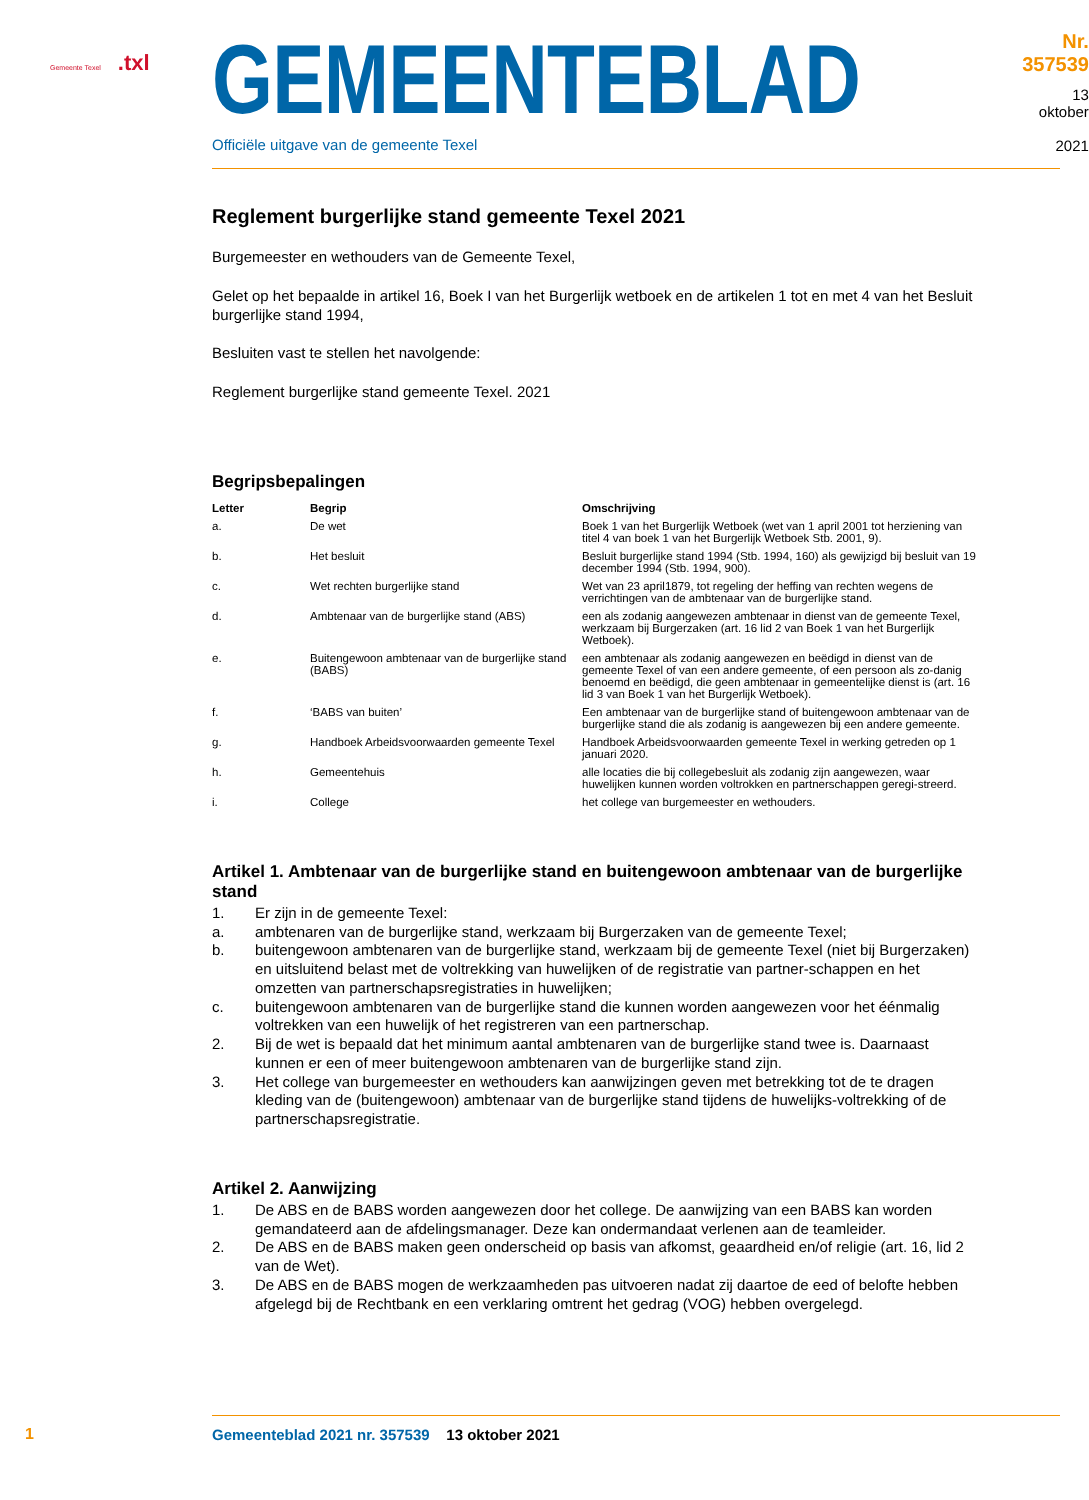Gemeente Texel .txl
GEMEENTEBLAD
Officiële uitgave van de gemeente Texel
Nr. 357539
13 oktober
2021
Reglement burgerlijke stand gemeente Texel 2021
Burgemeester en wethouders van de Gemeente Texel,
Gelet op het bepaalde in artikel 16, Boek I van het Burgerlijk wetboek en de artikelen 1 tot en met 4 van het Besluit burgerlijke stand 1994,
Besluiten vast te stellen het navolgende:
Reglement burgerlijke stand gemeente Texel. 2021
Begripsbepalingen
| Letter | Begrip | Omschrijving |
| --- | --- | --- |
| a. | De wet | Boek 1 van het Burgerlijk Wetboek (wet van 1 april 2001 tot herziening van titel 4 van boek 1 van het Burgerlijk Wetboek Stb. 2001, 9). |
| b. | Het besluit | Besluit burgerlijke stand 1994 (Stb. 1994, 160) als gewijzigd bij besluit van 19 december 1994 (Stb. 1994, 900). |
| c. | Wet rechten burgerlijke stand | Wet van 23 april1879, tot regeling der heffing van rechten wegens de verrichtingen van de ambtenaar van de burgerlijke stand. |
| d. | Ambtenaar van de burgerlijke stand (ABS) | een als zodanig aangewezen ambtenaar in dienst van de gemeente Texel, werkzaam bij Burgerzaken (art. 16 lid 2 van Boek 1 van het Burgerlijk Wetboek). |
| e. | Buitengewoon ambtenaar van de burgerlijke stand (BABS) | een ambtenaar als zodanig aangewezen en beëdigd in dienst van de gemeente Texel of van een andere gemeente, of een persoon als zo-danig benoemd en beëdigd, die geen ambtenaar in gemeentelijke dienst is (art. 16 lid 3 van Boek 1 van het Burgerlijk Wetboek). |
| f. | ‘BABS van buiten’ | Een ambtenaar van de burgerlijke stand of buitengewoon ambtenaar van de burgerlijke stand die als zodanig is aangewezen bij een andere gemeente. |
| g. | Handboek Arbeidsvoorwaarden gemeente Texel | Handboek Arbeidsvoorwaarden gemeente Texel in werking getreden op 1 januari 2020. |
| h. | Gemeentehuis | alle locaties die bij collegebesluit als zodanig zijn aangewezen, waar huwelijken kunnen worden voltrokken en partnerschappen geregi-streerd. |
| i. | College | het college van burgemeester en wethouders. |
Artikel 1. Ambtenaar van de burgerlijke stand en buitengewoon ambtenaar van de burgerlijke stand
1. Er zijn in de gemeente Texel:
a. ambtenaren van de burgerlijke stand, werkzaam bij Burgerzaken van de gemeente Texel;
b. buitengewoon ambtenaren van de burgerlijke stand, werkzaam bij de gemeente Texel (niet bij Burgerzaken) en uitsluitend belast met de voltrekking van huwelijken of de registratie van partner-schappen en het omzetten van partnerschapsregistraties in huwelijken;
c. buitengewoon ambtenaren van de burgerlijke stand die kunnen worden aangewezen voor het éénmalig voltrekken van een huwelijk of het registreren van een partnerschap.
2. Bij de wet is bepaald dat het minimum aantal ambtenaren van de burgerlijke stand twee is. Daarnaast kunnen er een of meer buitengewoon ambtenaren van de burgerlijke stand zijn.
3. Het college van burgemeester en wethouders kan aanwijzingen geven met betrekking tot de te dragen kleding van de (buitengewoon) ambtenaar van de burgerlijke stand tijdens de huwelijks-voltrekking of de partnerschapsregistratie.
Artikel 2. Aanwijzing
1. De ABS en de BABS worden aangewezen door het college. De aanwijzing van een BABS kan worden gemandateerd aan de afdelingsmanager. Deze kan ondermandaat verlenen aan de teamleider.
2. De ABS en de BABS maken geen onderscheid op basis van afkomst, geaardheid en/of religie (art. 16, lid 2 van de Wet).
3. De ABS en de BABS mogen de werkzaamheden pas uitvoeren nadat zij daartoe de eed of belofte hebben afgelegd bij de Rechtbank en een verklaring omtrent het gedrag (VOG) hebben overgelegd.
1
Gemeenteblad 2021 nr. 357539 13 oktober 2021